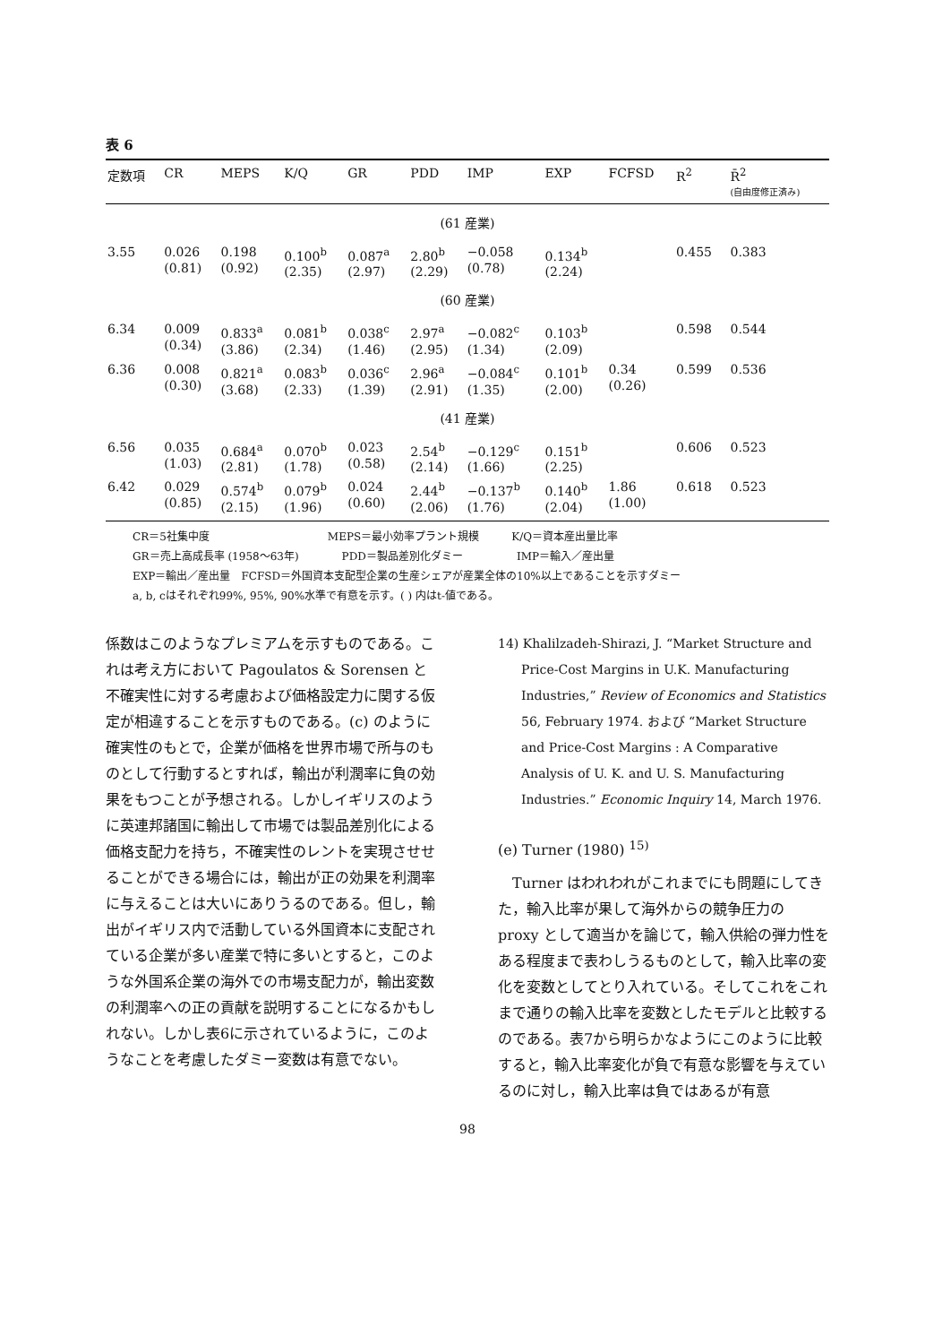表 6
| 定数項 | CR | MEPS | K/Q | GR | PDD | IMP | EXP | FCFSD | R<sup>2</sup> | R̄<sup>2</sup> (自由度修正済み) |
| --- | --- | --- | --- | --- | --- | --- | --- | --- | --- | --- |
| (61 産業) | | | | | | | | | | |
| 3.55 | 0.026 (0.81) | 0.198 (0.92) | 0.100<sup>b</sup> (2.35) | 0.087<sup>a</sup> (2.97) | 2.80<sup>b</sup> (2.29) | −0.058 (0.78) | 0.134<sup>b</sup> (2.24) | | 0.455 | 0.383 |
| (60 産業) | | | | | | | | | | |
| 6.34 | 0.009 (0.34) | 0.833<sup>a</sup> (3.86) | 0.081<sup>b</sup> (2.34) | 0.038<sup>c</sup> (1.46) | 2.97<sup>a</sup> (2.95) | −0.082<sup>c</sup> (1.34) | 0.103<sup>b</sup> (2.09) | | 0.598 | 0.544 |
| 6.36 | 0.008 (0.30) | 0.821<sup>a</sup> (3.68) | 0.083<sup>b</sup> (2.33) | 0.036<sup>c</sup> (1.39) | 2.96<sup>a</sup> (2.91) | −0.084<sup>c</sup> (1.35) | 0.101<sup>b</sup> (2.00) | 0.34 (0.26) | 0.599 | 0.536 |
| (41 産業) | | | | | | | | | | |
| 6.56 | 0.035 (1.03) | 0.684<sup>a</sup> (2.81) | 0.070<sup>b</sup> (1.78) | 0.023 (0.58) | 2.54<sup>b</sup> (2.14) | −0.129<sup>c</sup> (1.66) | 0.151<sup>b</sup> (2.25) | | 0.606 | 0.523 |
| 6.42 | 0.029 (0.85) | 0.574<sup>b</sup> (2.15) | 0.079<sup>b</sup> (1.96) | 0.024 (0.60) | 2.44<sup>b</sup> (2.06) | −0.137<sup>b</sup> (1.76) | 0.140<sup>b</sup> (2.04) | 1.86 (1.00) | 0.618 | 0.523 |
CR＝5社集中度　　　　　　　　　　　MEPS＝最小効率プラント規模　　　K/Q＝資本産出量比率
GR＝売上高成長率 (1958〜63年)　　　　PDD＝製品差別化ダミー　　　　　IMP＝輸入／産出量
EXP＝輸出／産出量　FCFSD＝外国資本支配型企業の生産シェアが産業全体の10%以上であることを示すダミー
a, b, cはそれぞれ99%, 95%, 90%水準で有意を示す。( ) 内はt-値である。
係数はこのようなプレミアムを示すものである。これは考え方において Pagoulatos & Sorensen と不確実性に対する考慮および価格設定力に関する仮定が相違することを示すものである。(c) のように確実性のもとで，企業が価格を世界市場で所与のものとして行動するとすれば，輸出が利潤率に負の効果をもつことが予想される。しかしイギリスのように英連邦諸国に輸出して市場では製品差別化による価格支配力を持ち，不確実性のレントを実現させせることができる場合には，輸出が正の効果を利潤率に与えることは大いにありうるのである。但し，輸出がイギリス内で活動している外国資本に支配されている企業が多い産業で特に多いとすると，このような外国系企業の海外での市場支配力が，輸出変数の利潤率への正の貢献を説明することになるかもしれない。しかし表6に示されているように，このようなことを考慮したダミー変数は有意でない。
14) Khalilzadeh-Shirazi, J. “Market Structure and Price-Cost Margins in U.K. Manufacturing Industries,” Review of Economics and Statistics 56, February 1974. および “Market Structure and Price-Cost Margins : A Comparative Analysis of U. K. and U. S. Manufacturing Industries.” Economic Inquiry 14, March 1976.
(e) Turner (1980) <sup>15)</sup>
Turner はわれわれがこれまでにも問題にしてきた，輸入比率が果して海外からの競争圧力の proxy として適当かを論じて，輸入供給の弾力性をある程度まで表わしうるものとして，輸入比率の変化を変数としてとり入れている。そしてこれをこれまで通りの輸入比率を変数としたモデルと比較するのである。表7から明らかなようにこのように比較すると，輸入比率変化が負で有意な影響を与えているのに対し，輸入比率は負ではあるが有意
98